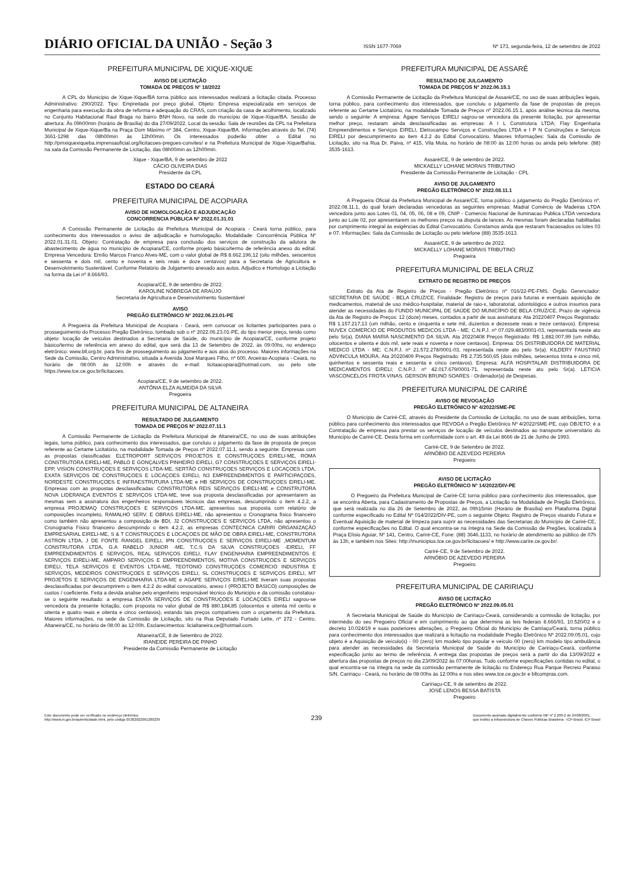DIÁRIO OFICIAL DA UNIÃO - Seção 3 ISSN 1677-7069 Nº 173, segunda-feira, 12 de setembro de 2022
PREFEITURA MUNICIPAL DE XIQUE-XIQUE
AVISO DE LICITAÇÃO
TOMADA DE PREÇOS Nº 18/2022
A CPL do Município de Xique-Xique/BA torna público aos interessados realizará a licitação citada. Processo Administrativo: 290/2022. Tipo: Empreitada por preço global. Objeto: Empresa especializada em serviços de engenharia para execução da obra de reforma e adequação do CRAS, com criação da casa de acolhimento, localizado no Conjunto Habitacional Raul Braga no bairro BNH Novo, na sede do município de Xique-Xique/BA. Sessão de abertura: Às 09h00min (horário de Brasília) do dia 27/09/2022. Local da sessão: Sala de reuniões da CPL na Prefeitura Municipal de Xique-Xique/Ba na Praça Dom Máximo nº 384, Centro, Xique-Xique/BA. Informações através do Tel. (74) 3661-1298 das 08h00min às 12h00min. Os interessados poderão obter o Edital no http://pmxiquexiqueba.imprensaoficial.org/licitacoes-pregoes-convites/ e na Prefeitura Municipal de Xique-Xique/Bahia, na sala da Comissão Permanente de Licitação, das 08h00min as 12h00min.
Xique - Xique/BA, 9 de setembro de 2022
CÁCIO OLIVEIRA DIAS
Presidente da CPL
ESTADO DO CEARÁ
PREFEITURA MUNICIPAL DE ACOPIARA
AVISO DE HOMOLOGAÇÃO E ADJUDICAÇÃO
CONCORRENCIA PÚBLICA Nº 2022.01.31.01
A Comissão Permanente de Licitação da Prefeitura Municipal de Acopiara - Ceará torna público, para conhecimento dos interessados o aviso de adjudicação e homologação. Modalidade: Concorrência Pública Nº 2022.01.31.01. Objeto: Contratação de empresa para conclusão dos serviços de construção da adutora de abastecimento de água no município de Acopiara/CE, conforme projeto básico/termo de referência anexo do edital. Empresa Vencedora: Emílio Marcos Franco Alves-ME, com o valor global de R$ 8.662.196,12 (oito milhões, seiscentos e sessenta e dois mil, cento e noventa e seis reais e doze centavos) para a Secretaria de Agricultura e Desenvolvimento Sustentável. Conforme Relatório de Julgamento anexado aos autos. Adjudico e Homologo a Licitação na forma da Lei nº 8.666/93.
Acopiara/CE, 9 de setembro de 2022.
KAROLINE NÓBREGA DE ARAÚJO
Secretaria de Agricultura e Desenvolvimento Sustentável
AVISO
PREGÃO ELETRÔNICO Nº 2022.06.23.01-PE
A Pregoeira da Prefeitura Municipal de Acopiara - Ceará, vem convocar os licitantes participantes para o prosseguimento do Processo Pregão Eletrônico, tombado sob o nº 2022.06.23.01-PE, do tipo menor preço, tendo como objeto: locação de veículos destinados a Secretaria de Saúde, do município de Acopiara/CE, conforme projeto básico/termo de referência em anexo do edital, que será dia 13 de Setembro de 2022, às 09:00hs, no endereço eletrônico: www.bll.org.br, para fins de prosseguimento ao julgamento e aos atos do processo. Maiores informações na Sede da Comissão, Centro Administrativo, situada a Avenida José Marques Filho, nº 600, Aroeiras-Acopiara - Ceará, no horário de 08:00h às 12:00h e através do e-mail: licitaacopiara@hotmail.com, ou pelo site https://www.tce.ce.gov.br/licitacoes.
Acopiara/CE, 9 de setembro de 2022.
ANTÔNIA ELZA ALMEIDA DA SILVA
Pregoeira
PREFEITURA MUNICIPAL DE ALTANEIRA
RESULTADO DE JULGAMENTO
TOMADA DE PREÇOS Nº 2022.07.11.1
A Comissão Permanente de Licitação da Prefeitura Municipal de Altaneira/CE, no uso de suas atribuições legais, torna público, para conhecimento dos interessados, que concluiu o julgamento da fase de proposta de preços referente ao Certame Licitatório, na modalidade Tomada de Preços nº 2022.07.11.1, sendo a seguinte: Empresas com as propostas classificadas: ELETROPORT SERVIÇOS PROJETOS E CONSTRUÇOES EIRELI-ME, ROMA CONSTRUTORA EIRELI-ME, PABLO E GONÇALVES PINHEIRO EIRELI, G7 CONSTRUÇOES E SERVIÇOS EIRELI-EPP, VISION CONSTRUÇOES E SERVIÇOS LTDA-ME, SERTÃO CONSTRUÇOES SERVIÇOS E LOCAÇOES LTDA, EXATA SERVIÇOS DE CONSTRUÇOES E LOCAÇOES EIRELI, N3 EMPREENDIMENTOS E PARTICIPAÇOES, NORDESTE CONSTRUÇOES E INFRAESTRUTURA LTDA-ME e HB SERVIÇOS DE CONSTRUÇOES EIRELI-ME. Empresas com as propostas desclassificadas: CONSTRUTORA REIS SERVIÇOS EIRELI-ME e CONSTRUTORA NOVA LIDERANÇA EVENTOS E SERVIÇOS LTDA-ME, teve sua proposta desclassificadas por apresentarem as mesmas sem a assinatura dos engenheiros responsáveis técnicos das empresas, descumprindo o item 4.2.2, a empresa PROJEMAQ CONSTRUÇOES E SERVIÇOS LTDA-ME, apresentou sua proposta com relatório de composições incompleto, RAMALHO SERV. E OBRAS EIRELI-ME, não apresentou o Cronograma físico financeiro como também não apresentou a composição de BDI, J2 CONSTRUÇOES E SERVIÇOS LTDA, não apresentou o Cronograma Físico financeiro descumprindo o item 4.2.2, as empresas CONTECNICA CARIRI ORGANIZAÇÃO EMPRESARIAL EIRELI-ME, S & T CONSTRUÇOES E LOCAÇOES DE MÃO DE OBRA EIRELI-ME, CONSTRUTORA ASTRON LTDA, J DE FONTE RANGEL EIRELI, IPN CONSTRUÇOES E SERVIÇOS EIRELI-ME ,MOMENTUM CONSTRUTORA LTDA, G.A RABELO JUNIOR -ME, T.C.S DA SILVA CONSTRUÇOES -EIRELI, FF EMPREENDIMENTOS E SERVIÇOS, REAL SERVIÇOS EIRELI, FLAY ENGENHARIA EMPREENDIMENTOS E SERVIÇOS EIRELI-ME, AMPARO SERVIÇOS E EMPREENDIMENTOS, MOTIVA CONSTRUÇOES E SERVIÇOS EIRELI, TELA SERVIÇOS E EVENTOS LTDA-ME, TEOTONIO CONSTRUÇOES COMERCIO INDUSTRIA E SERVIÇOS, MEDEIROS CONSTRUÇOES E SERVIÇOS EIRELI, SL CONSTRUÇOES E SERVIÇOS EIRELI, MT PROJETOS E SERVIÇOS DE ENGENHARIA LTDA-ME e AGAPE SERVIÇOS EIRELI-ME tiveram suas propostas desclassificadas por descumprirem o item 4.2.2 do edital convocatório, anexo I (PROJETO BASICO) composições de custos / coeficiente. Feita a devida analise pelo engenheiro responsável técnico do Municipio e da comissão constatou-se o seguinte resultado: a empresa EXATA SERVIÇOS DE CONSTRUÇOES E LOCAÇOES EIRELI sagrou-se vencedora da presente licitação, com proposta no valor global de R$ 880.184,85 (oitocentos e oitenta mil cento e oitenta e quatro reais e oitenta e cinco centavos), estando tais preços compatíveis com o orçamento da Prefeitura. Maiores informações, na sede da Comissão de Licitação, sito na Rua Deputado Furtado Leite, nº 272 - Centro, Altaneira/CE, no horário de 08:00 às 12:00h. Esclarecimentos: licialtaneira.ce@hotmail.com.
Altaneira/CE, 8 de Setembro de 2022.
IRANEIDE PEREIRA DE PINHO
Presidente da Comissão Permanente de Licitação
PREFEITURA MUNICIPAL DE ASSARÉ
RESULTADO DE JULGAMENTO
TOMADA DE PREÇOS Nº 2022.06.15.1
A Comissão Permanente de Licitação da Prefeitura Municipal de Assaré/CE, no uso de suas atribuições legais, torna público, para conhecimento dos interessados, que concluiu o julgamento da fase de propostas de preços referente ao Certame Licitatório, na modalidade Tomada de Preços nº 2022.06.15.1, após análise técnica da mesma, sendo o seguinte: A empresa: Àgape Serviços EIRELI sagrou-se vencedora da presente licitação, por apresentar melhor preço, restaram ainda desclassificadas as empresas: A I L Construtora LTDA; Flay Engenharia Empreendimentos e Serviços EIRELI, Eletrocampo Serviços e Construções LTDA e I P N Construções e Serviços EIRELI por descumprimento ao item 4.2.2 do Edital Convocatório. Maiores Informações: Sala da Comissão de Licitação, sito na Rua Dr. Paiva, nº 415, Vila Mota, no horário de 08:00 às 12:00 horas ou ainda pelo telefone: (88) 3535-1613.
Assaré/CE, 9 de setembro de 2022.
MICKAELLY LOHANE MORAIS TRIBUTINO
Presidente da Comissão Permanente de Licitação - CPL
AVISO DE JULGAMENTO
PREGÃO ELETRÔNICO Nº 2022.08.11.1
A Pregoeira Oficial da Prefeitura Municipal de Assaré/CE, torna público o julgamento do Pregão Eletrônico nº. 2022.08.11.1, do qual foram declaradas vencedoras as seguintes empresas: Madral Comércio de Madeiras LTDA vencedora junto aos Lotes 01, 04, 05, 06, 08 e 09, CNIP - Comercio Nacional de Iluminacao Publica LTDA vencedora junto ao Lote 02, por apresentarem os melhores preços na disputa de lances. As mesmas foram declaradas habilitadas por cumprimento integral às exigências do Edital Convocatório. Constamos ainda que restaram fracassados os lotes 03 e 07. Informações: Sala da Comissão de Licitação ou pelo telefone (88) 3535-1613.
Assaré/CE, 9 de setembro de 2022.
MICKAELLY LOHANE MORAIS TRIBUTINO
Pregoeira
PREFEITURA MUNICIPAL DE BELA CRUZ
EXTRATO DE REGISTRO DE PREÇOS
Extrato da Ata de Registro de Preços - Pregão Eletrônico nº 016/22-PE-FMS. Órgão Gerenciador: SECRETARIA DE SAÚDE - BELA CRUZ/CE. Finalidade: Registro de preços para futuras e eventuais aquisição de medicamentos, material de uso médico-hospitalar, material de raio-x, laboratorial, odontológico e outros insumos para atender as necessidades do FUNDO MUNICIPAL DE SAÚDE DO MUNICÍPIO DE BELA CRUZ/CE. Prazo de vigência da Ata de Registro de Preços: 12 (doze) meses, contados a partir de sua assinatura: Ata 20220407 Preços Registrado: R$ 1.157.217,13 (um milhão, cento e cinquenta e sete mil, duzentos e dezessete reais e treze centavos). Empresa: NUVEX COMERCIO DE PRODUTOS MEDICOS LTDA - ME; C.N.P.J. nº 07.029.483/0001-03, representada neste ato pelo Sr(a). DIANA MARIA NASCIMENTO DA SILVA. Ata 20220408 Preços Registrado: R$ 1.882.007,99 (um milhão, oitocentos e oitenta e dois mil, sete reais e noventa e nove centavos). Empresa: DS DISTRIBUIDORA DE MATERIAL MEDICO LTDA - ME; C.N.P.J. nº 21.572.278/0001-03, representada neste ato pelo Sr(a). KILDERY FAUSTINO ADVINCULA MOURA. Ata 20220409 Preços Registrado: R$ 2.735.560,65 (dois milhões, setecentos trinta e cinco mil, quinhentos e sessenta reais e sessenta e cinco centavos). Empresa: ALFA HOSPITALAR DISTRIBUIDORA DE MEDICAMENTOS EIRELI; C.N.P.J. nº 42.017.679/0001-71, representada neste ato pelo Sr(a). LETICIA VASCONCELOS FROTA VINAS. GERSON BRUNO SOARES - Ordenador(a) de Despesas.
PREFEITURA MUNICIPAL DE CARIRÉ
AVISO DE REVOGAÇÃO
PREGÃO ELETRÔNICO Nº 4/2022/SME-PE
O Município de Cariré-CE, através do Presidente da Comissão de Licitação, no uso de suas atribuições, torna público para conhecimento dos interessados que REVOGA o Pregão Eletrônico Nº 4/2022/SME-PE, cujo OBJETO: é a Contratação de empresa para prestar os serviços de locação de veículos destinados ao transporte universitário do Município de Cariré-CE. Desta forma em conformidade com o art. 49 da Lei 8666 de 21 de Junho de 1993.
Cariré-CE, 9 de Setembro de 2022.
ARNÓBIO DE AZEVEDO PEREIRA
Pregoeiro
AVISO DE LICITAÇÃO
PREGÃO ELETRÔNICO Nº 14/2022/DIV-PE
O Pregoeiro da Prefeitura Municipal de Cariré-CE torna público para conhecimento dos interessados, que se encontra Aberta, para Cadastramento de Propostas de Preços, a Licitação na Modalidade de Pregão Eletrônico, que será realizada no dia 26 de Setembro de 2022, às 09h15min (Horário de Brasília) em Plataforma Digital conforme especificado no Edital Nº 014/2022/DIV-PE, com o seguinte Objeto: Registro de Preços visando Futura e Eventual Aquisição de material de limpeza para suprir as necessidades das Secretarias do Município de Cariré-CE, conforme especificações no Edital. O qual encontra-se na íntegra na Sede da Comissão de Pregões, localizada à Praça Elísio Aguiar, Nº 141, Centro, Cariré-CE, Fone: (88) 3646.1133, no horário de atendimento ao público de 07h às 13h, e também nos Sites: http://municipios.tce.ce.gov.br/licitacoes/ e http://www.carire.ce.gov.br/.
Cariré-CE, 9 de Setembro de 2022.
ARNÓBIO DE AZEVEDO PEREIRA
Pregoeiro
PREFEITURA MUNICIPAL DE CARIRIAÇU
AVISO DE LICITAÇÃO
PREGÃO ELETRÔNICO Nº 2022.09.05.01
A Secretaria Municipal de Saúde do Município de Caririaçu-Ceará, considerando a comissão de licitação, por intermédio do seu Pregoeiro Oficial e em cumprimento ao que determina as leis federais 8.666/93, 10.520/02 e o decreto 10.024/19 e suas posteriores alterações, o Pregoeiro Oficial do Município de Caririaçu/Ceará, torna público para conhecimento dos interessados que realizará a licitação na modalidade Pregão Eletrônico Nº 2022.09.05.01, cujo objeto é a Aquisição de veículo(s) - 00 (zero) km modelo tipo popular e veículo 00 (zero) km modelo tipo ambulância para atender as necessidades da Secretaria Municipal de Saúde do Município de Caririaçu-Ceará, conforme especificação junto ao termo de referência. A entrega das propostas de preços será a partir do dia 13/09/2022 e abertura das propostas de preços no dia 23/09/2022 às 07:00horas. Tudo conforme especificações contidas no edital, o qual encontra-se na íntegra na sede da comissão permanente de licitação no Endereço Rua Parque Recreio Paraiso S/N, Caririaçu - Ceará, no horário de 08:00hs às 12:00hs e nos sites www.tce.ce.gov.br e bllcompras.com.
Caririaçu-CE, 9 de setembro de 2022.
JOSÉ LENOS BESSA BATISTA
Pregoeiro
Este documento pode ser verificado no endereço eletrônico
http://www.in.gov.br/autenticidade.html, pelo código 05302022091200239 239 Documento assinado digitalmente conforme MP nº 2.200-2 de 24/08/2001,
que institui a Infraestrutura de Chaves Públicas Brasileira - ICP-Brasil. ICP Brasil